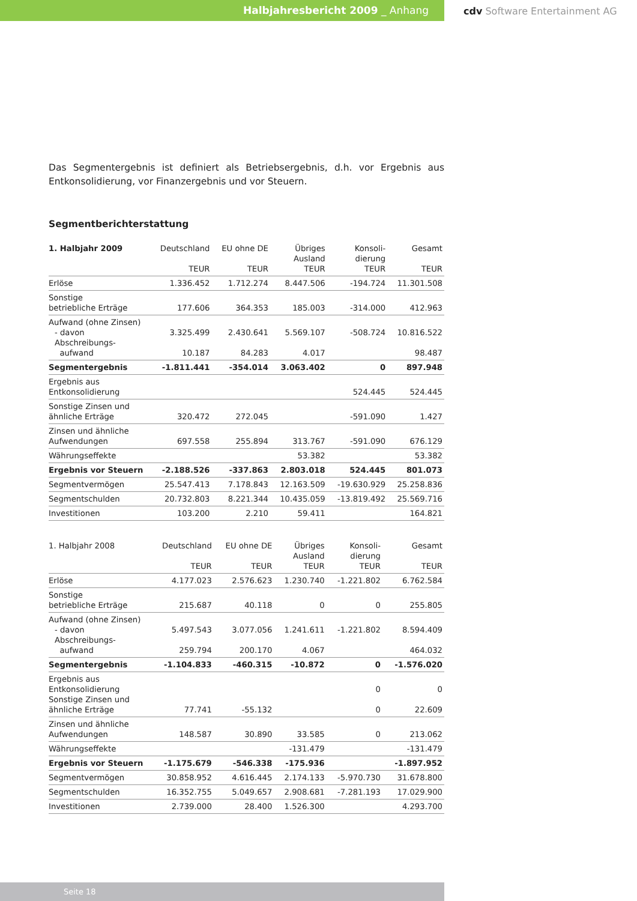Halbjahresbericht 2009 _ Anhang
cdv Software Entertainment AG
Das Segmentergebnis ist definiert als Betriebsergebnis, d.h. vor Ergebnis aus Entkonsolidierung, vor Finanzergebnis und vor Steuern.
Segmentberichterstattung
| 1. Halbjahr 2009 | Deutschland TEUR | EU ohne DE TEUR | Übriges Ausland TEUR | Konsoli- dierung TEUR | Gesamt TEUR |
| --- | --- | --- | --- | --- | --- |
| Erlöse | 1.336.452 | 1.712.274 | 8.447.506 | -194.724 | 11.301.508 |
| Sonstige betriebliche Erträge | 177.606 | 364.353 | 185.003 | -314.000 | 412.963 |
| Aufwand (ohne Zinsen) - davon Abschreibungs- aufwand | 3.325.499 10.187 | 2.430.641 84.283 | 5.569.107 4.017 | -508.724 | 10.816.522 98.487 |
| Segmentergebnis | -1.811.441 | -354.014 | 3.063.402 | 0 | 897.948 |
| Ergebnis aus Entkonsolidierung | | | | 524.445 | 524.445 |
| Sonstige Zinsen und ähnliche Erträge | 320.472 | 272.045 | | -591.090 | 1.427 |
| Zinsen und ähnliche Aufwendungen | 697.558 | 255.894 | 313.767 | -591.090 | 676.129 |
| Währungseffekte | | | 53.382 | | 53.382 |
| Ergebnis vor Steuern | -2.188.526 | -337.863 | 2.803.018 | 524.445 | 801.073 |
| Segmentvermögen | 25.547.413 | 7.178.843 | 12.163.509 | -19.630.929 | 25.258.836 |
| Segmentschulden | 20.732.803 | 8.221.344 | 10.435.059 | -13.819.492 | 25.569.716 |
| Investitionen | 103.200 | 2.210 | 59.411 | | 164.821 |
| 1. Halbjahr 2008 | Deutschland TEUR | EU ohne DE TEUR | Übriges Ausland TEUR | Konsoli- dierung TEUR | Gesamt TEUR |
| --- | --- | --- | --- | --- | --- |
| Erlöse | 4.177.023 | 2.576.623 | 1.230.740 | -1.221.802 | 6.762.584 |
| Sonstige betriebliche Erträge | 215.687 | 40.118 | 0 | 0 | 255.805 |
| Aufwand (ohne Zinsen) - davon Abschreibungs- aufwand | 5.497.543 259.794 | 3.077.056 200.170 | 1.241.611 4.067 | -1.221.802 | 8.594.409 464.032 |
| Segmentergebnis | -1.104.833 | -460.315 | -10.872 | 0 | -1.576.020 |
| Ergebnis aus Entkonsolidierung Sonstige Zinsen und ähnliche Erträge | 77.741 | -55.132 | | 0 0 | 0 22.609 |
| Zinsen und ähnliche Aufwendungen | 148.587 | 30.890 | 33.585 | 0 | 213.062 |
| Währungseffekte | | | -131.479 | | -131.479 |
| Ergebnis vor Steuern | -1.175.679 | -546.338 | -175.936 | | -1.897.952 |
| Segmentvermögen | 30.858.952 | 4.616.445 | 2.174.133 | -5.970.730 | 31.678.800 |
| Segmentschulden | 16.352.755 | 5.049.657 | 2.908.681 | -7.281.193 | 17.029.900 |
| Investitionen | 2.739.000 | 28.400 | 1.526.300 | | 4.293.700 |
Seite 18